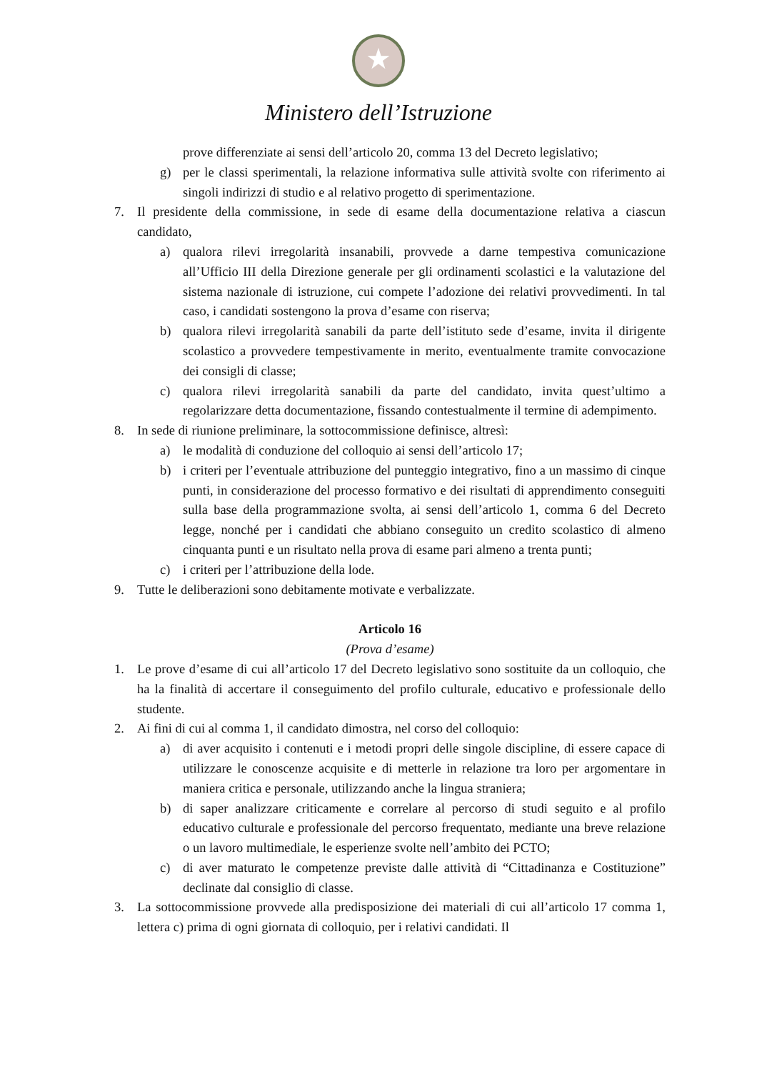★
Ministero dell’Istruzione
prove differenziate ai sensi dell’articolo 20, comma 13 del Decreto legislativo;
g) per le classi sperimentali, la relazione informativa sulle attività svolte con riferimento ai singoli indirizzi di studio e al relativo progetto di sperimentazione.
7. Il presidente della commissione, in sede di esame della documentazione relativa a ciascun candidato,
a) qualora rilevi irregolarità insanabili, provvede a darne tempestiva comunicazione all’Ufficio III della Direzione generale per gli ordinamenti scolastici e la valutazione del sistema nazionale di istruzione, cui compete l’adozione dei relativi provvedimenti. In tal caso, i candidati sostengono la prova d’esame con riserva;
b) qualora rilevi irregolarità sanabili da parte dell’istituto sede d’esame, invita il dirigente scolastico a provvedere tempestivamente in merito, eventualmente tramite convocazione dei consigli di classe;
c) qualora rilevi irregolarità sanabili da parte del candidato, invita quest’ultimo a regolarizzare detta documentazione, fissando contestualmente il termine di adempimento.
8. In sede di riunione preliminare, la sottocommissione definisce, altresì:
a) le modalità di conduzione del colloquio ai sensi dell’articolo 17;
b) i criteri per l’eventuale attribuzione del punteggio integrativo, fino a un massimo di cinque punti, in considerazione del processo formativo e dei risultati di apprendimento conseguiti sulla base della programmazione svolta, ai sensi dell’articolo 1, comma 6 del Decreto legge, nonché per i candidati che abbiano conseguito un credito scolastico di almeno cinquanta punti e un risultato nella prova di esame pari almeno a trenta punti;
c) i criteri per l’attribuzione della lode.
9. Tutte le deliberazioni sono debitamente motivate e verbalizzate.
Articolo 16
(Prova d’esame)
1. Le prove d’esame di cui all’articolo 17 del Decreto legislativo sono sostituite da un colloquio, che ha la finalità di accertare il conseguimento del profilo culturale, educativo e professionale dello studente.
2. Ai fini di cui al comma 1, il candidato dimostra, nel corso del colloquio:
a) di aver acquisito i contenuti e i metodi propri delle singole discipline, di essere capace di utilizzare le conoscenze acquisite e di metterle in relazione tra loro per argomentare in maniera critica e personale, utilizzando anche la lingua straniera;
b) di saper analizzare criticamente e correlare al percorso di studi seguito e al profilo educativo culturale e professionale del percorso frequentato, mediante una breve relazione o un lavoro multimediale, le esperienze svolte nell’ambito dei PCTO;
c) di aver maturato le competenze previste dalle attività di “Cittadinanza e Costituzione” declinate dal consiglio di classe.
3. La sottocommissione provvede alla predisposizione dei materiali di cui all’articolo 17 comma 1, lettera c) prima di ogni giornata di colloquio, per i relativi candidati. Il